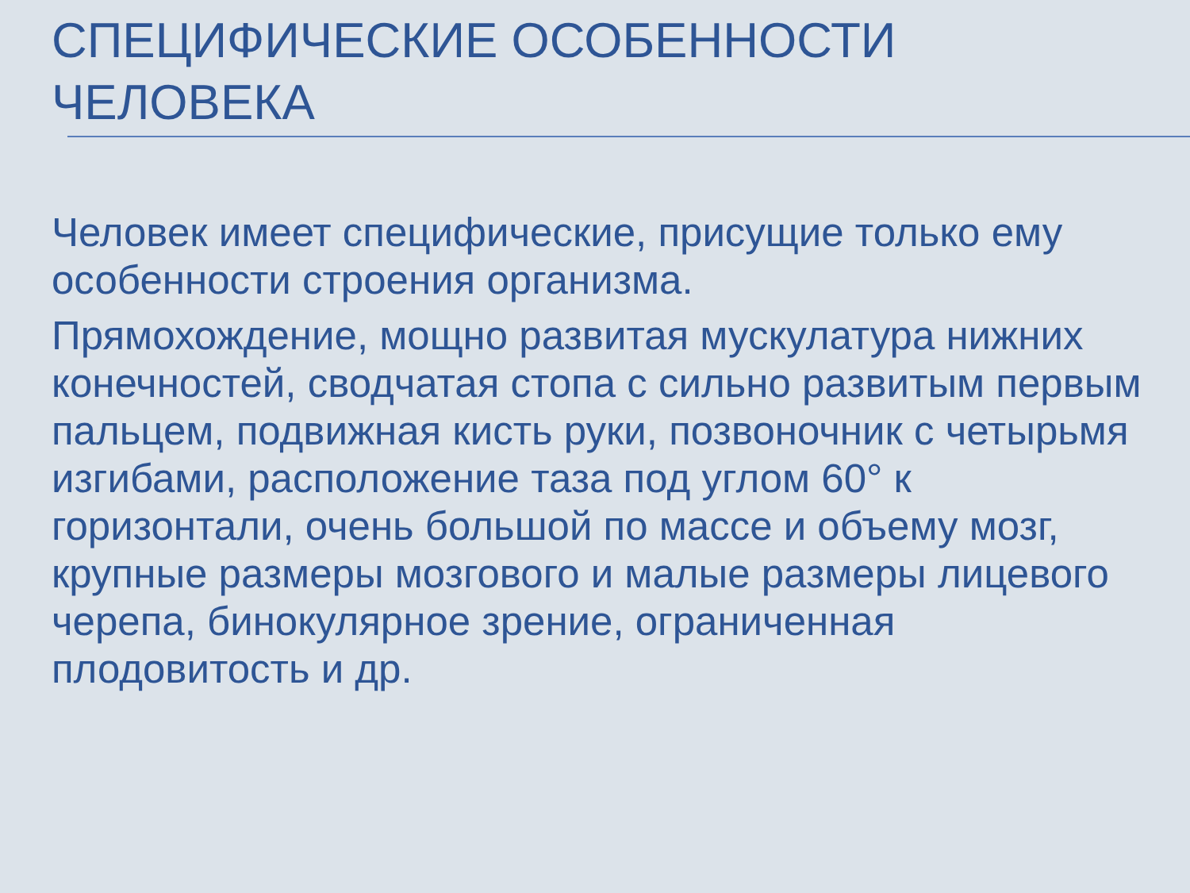СПЕЦИФИЧЕСКИЕ ОСОБЕННОСТИ
ЧЕЛОВЕКА
Человек имеет специфические, присущие только ему особенности строения организма.
Прямохождение, мощно развитая мускулатура нижних конечностей, сводчатая стопа с сильно развитым первым пальцем, подвижная кисть руки, позвоночник с четырьмя изгибами, расположение таза под углом 60° к горизонтали, очень большой по массе и объему мозг, крупные размеры мозгового и малые размеры лицевого черепа, бинокулярное зрение, ограниченная плодовитость и др.